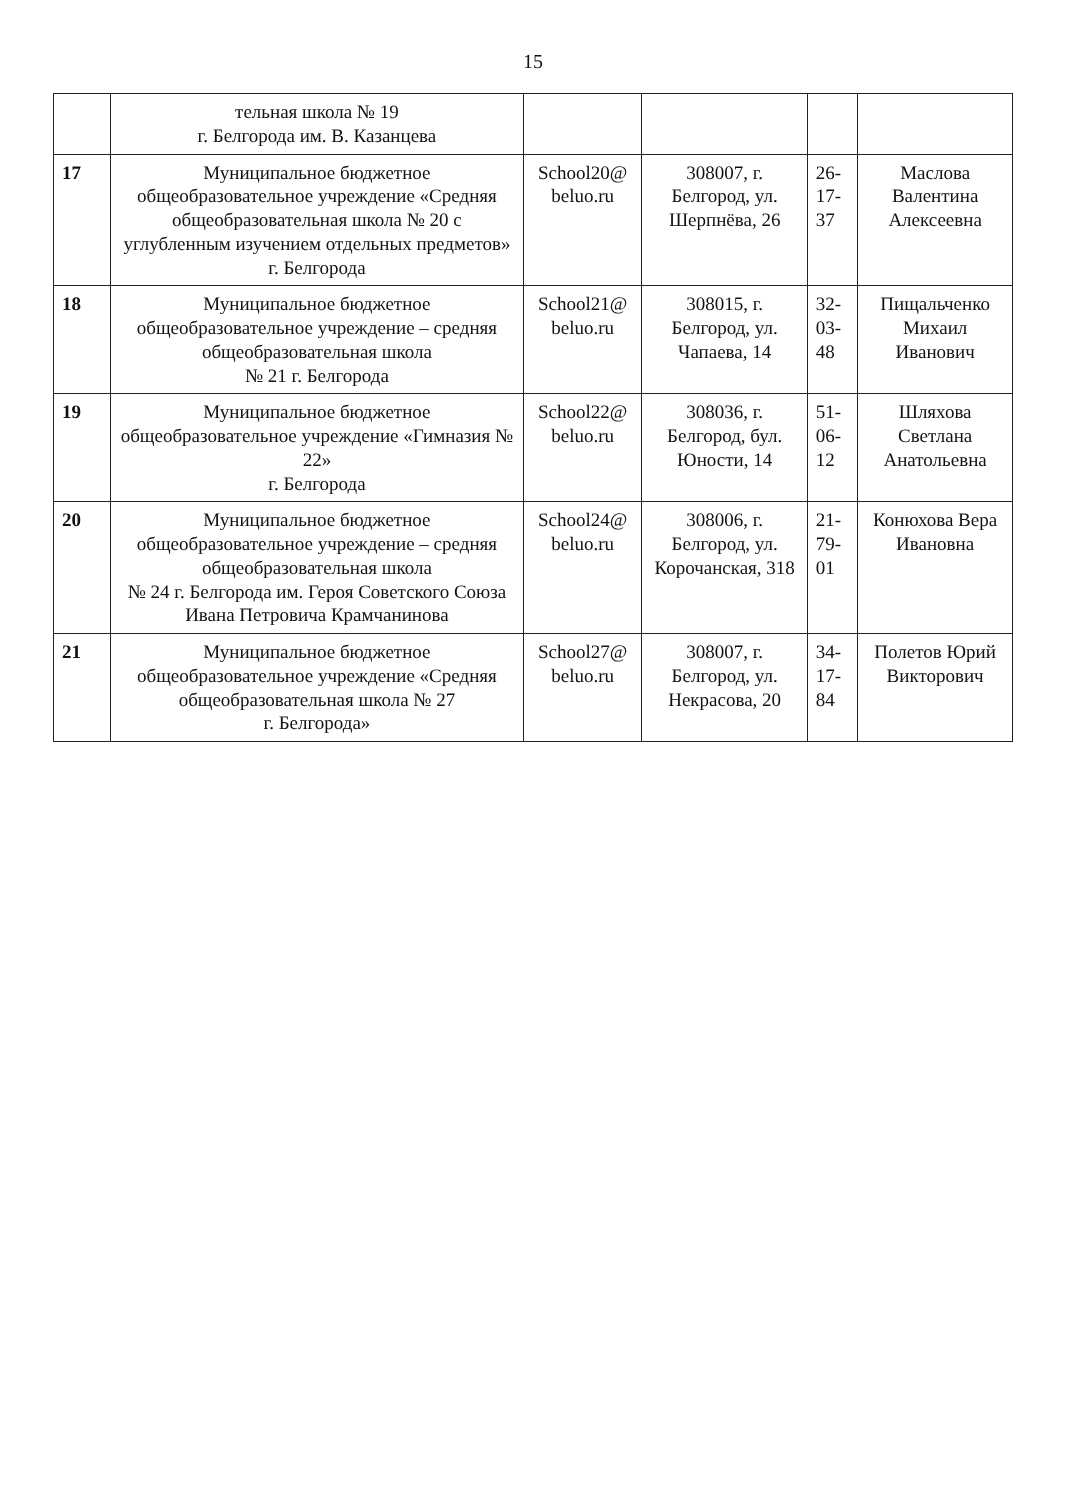15
| | тельная школа № 19 г. Белгорода им. В. Казанцева | | | | |
| 17 | Муниципальное бюджетное общеобразовательное учреждение «Средняя общеобразовательная школа № 20 с углубленным изучением отдельных предметов» г. Белгорода | School20@ beluo.ru | 308007, г. Белгород, ул. Шерпнёва, 26 | 26-17-37 | Маслова Валентина Алексеевна |
| 18 | Муниципальное бюджетное общеобразовательное учреждение – средняя общеобразовательная школа № 21 г. Белгорода | School21@ beluo.ru | 308015, г. Белгород, ул. Чапаева, 14 | 32-03-48 | Пищальченко Михаил Иванович |
| 19 | Муниципальное бюджетное общеобразовательное учреждение «Гимназия № 22» г. Белгорода | School22@ beluo.ru | 308036, г. Белгород, бул. Юности, 14 | 51-06-12 | Шляхова Светлана Анатольевна |
| 20 | Муниципальное бюджетное общеобразовательное учреждение – средняя общеобразовательная школа № 24 г. Белгорода им. Героя Советского Союза Ивана Петровича Крамчанинова | School24@ beluo.ru | 308006, г. Белгород, ул. Корочанская, 318 | 21-79-01 | Конюхова Вера Ивановна |
| 21 | Муниципальное бюджетное общеобразовательное учреждение «Средняя общеобразовательная школа № 27 г. Белгорода» | School27@ beluo.ru | 308007, г. Белгород, ул. Некрасова, 20 | 34-17-84 | Полетов Юрий Викторович |